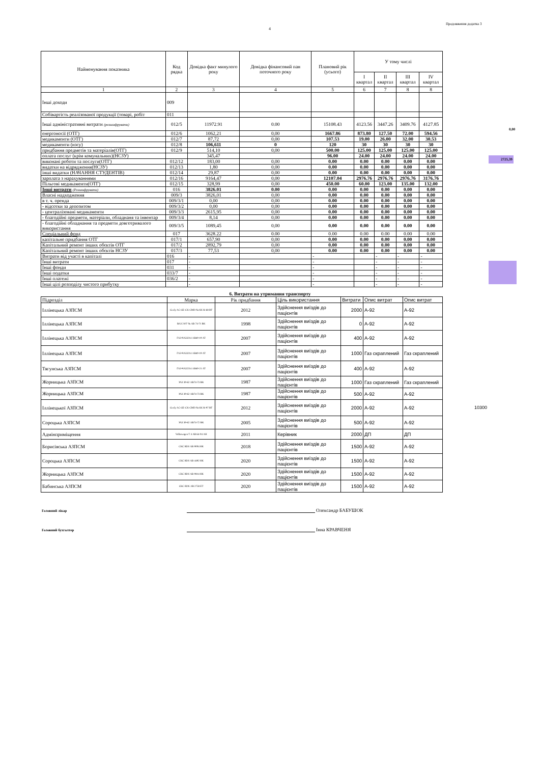4
Продовження додатка 3
0,00
2725,39
10300
| Найменування показника | Код рядка | Довідка факт минулого року | Довідка фінансовий пан поточного року | Плановий рік (усього) | У тому числі | | | |
| --- | --- | --- | --- | --- | --- | --- | --- | --- |
| | | | | | I квартал | II квартал | III квартал | IV квартал |
| 1 | 2 | 3 | 4 | 5 | 6 | 7 | 8 | 8 |
| Інші доходи | 009 | | | | | | | |
| Собівартість реалізованої продукції (товарі, робіт | 011 | | | | | | | |
| Інші адміністративні витрати (розшифрувати) | 012/5 | 11972.91 | 0.00 | 15108.43 | 4123.56 | 3447.26 | 3409.76 | 4127.85 |
| енергоносії (ОТГ) | 012/6 | 1062,21 | 0,00 | 1667.86 | 873.80 | 127.50 | 72.00 | 594.56 |
| медикаменти (ОТГ) | 012/7 | 87,72 | 0,00 | 107.53 | 19.00 | 26.00 | 32.00 | 30.53 |
| медикаменти (нзсу) | 012/8 | 106,611 | 0 | 120 | 30 | 30 | 30 | 30 |
| придбання предметів та матеріалів(ОТГ) | 012/9 | 514,10 | 0,00 | 500.00 | 125.00 | 125.00 | 125.00 | 125.00 |
| оплата послуг (крім комунальних)(НСЗУ) | | 345,47 | | 96.00 | 24.00 | 24.00 | 24.00 | 24.00 |
| виконані роботи та послуги(ОТГ) | 012/12 | 183,00 | 0,00 | 0.00 | 0.00 | 0.00 | 0.00 | 0.00 |
| видатки на відрядження(НСЗУ) | 012/13 | 1,80 | 0,00 | 0.00 | 0.00 | 0.00 | 0.00 | 0.00 |
| інші видатки (НАЧАННЯ СТУДЕНТІВ) | 012/14 | 29,87 | 0,00 | 0.00 | 0.00 | 0.00 | 0.00 | 0.00 |
| зарплата з нарахуваннями | 012/16 | 9164,47 | 0,00 | 12107.04 | 2976.76 | 2976.76 | 2976.76 | 3176.76 |
| Пільгові медикаменти(ОТГ) | 012/15 | 328,99 | 0,00 | 450.00 | 60.00 | 123.00 | 135.00 | 132.00 |
| Інші витрати (Розшифрувати) | 016 | 3826.01 | 0.00 | 0.00 | 0.00 | 0.00 | 0.00 | 0.00 |
| Власні надходження | 009/3 | 3826,01 | 0,00 | 0.00 | 0.00 | 0.00 | 0.00 | 0.00 |
| в т. ч. оренда | 009/3/1 | 0,00 | 0,00 | 0.00 | 0.00 | 0.00 | 0.00 | 0.00 |
| - відсотки за депозитом | 009/3/2 | 0,00 | 0,00 | 0.00 | 0.00 | 0.00 | 0.00 | 0.00 |
| - централізовані медикаменти | 009/3/3 | 2615,95 | 0,00 | 0.00 | 0.00 | 0.00 | 0.00 | 0.00 |
| - благодійні предмети, матеріали, обладнаня та інвентар | 009/3/4 | 8,14 | 0,00 | 0.00 | 0.00 | 0.00 | 0.00 | 0.00 |
| - благодійні обладнання та предмети довготривалого використання | 009/3/5 | 1089,45 | 0,00 | 0.00 | 0.00 | 0.00 | 0.00 | 0.00 |
| Спеціальний фонд | 017 | 3628.22 | 0.00 | 0.00 | 0.00 | 0.00 | 0.00 | 0.00 |
| капітальне придбання ОТГ | 017/1 | 657,90 | 0,00 | 0.00 | 0.00 | 0.00 | 0.00 | 0.00 |
| Капітальний ремонт інших обєктів ОТГ | 017/2 | 2892,79 | 0,00 | 0.00 | 0.00 | 0.00 | 0.00 | 0.00 |
| Капітальний ремонт інших обєктів НСЗУ | 017/3 | 77,53 | 0,00 | 0.00 | 0.00 | 0.00 | 0.00 | 0.00 |
| Витрати від участі в капіталі | 016 | - | | - | | - | - | - |
| Інші витрати | 017 | - | | - | | - | - | - |
| Інші фонди | 031 | - | | - | | - | - | - |
| Інші податки | 033/7 | - | | - | | - | - | - |
| Інші платежі | 036/2 | - | | - | | - | - | - |
| Інші цілі розподілу чистого прибутку | | - | | - | | - | - | - |
6. Витрати на утримання транспорту
| Підрозділ | Марка | Рік придбання | Ціль використання | Витрати | Опис витрат | Опис витрат |
| --- | --- | --- | --- | --- | --- | --- |
| Іллінецька АЗПСМ | Geely AC-GE-CK-CMD №АВ 26-68 ВТ | 2012 | Здійснення виїздів до пацієнтів | 2000 | А-92 | А-92 |
| Іллінецька АЗПСМ | ВАЗ 2107 № АВ 74-71 ВК | 1998 | Здійснення виїздів до пацієнтів | 0 | А-92 | А-92 |
| Іллінецька АЗПСМ | ГАЗ-ЧАЗ3214 АВ40-19 АТ | 2007 | Здійснення виїздів до пацієнтів | 400 | А-92 | А-92 |
| Іллінецька АЗПСМ | ГАЗ-ЧАЗ3214 АВ40-19 АТ | 2007 | Здійснення виїздів до пацієнтів | 1000 | Газ скраплений | Газ скраплений |
| Тягунська АЗПСМ | ГАЗ-ЧАЗ2214 АВ40-21 АТ | 2007 | Здійснення виїздів до пацієнтів | 400 | А-92 | А-92 |
| Жорницька АЗПСМ | УАЗ 39-62 АВ74-73 ВК | 1987 | Здійснення виїздів до пацієнтів | 1000 | Газ скраплений | Газ скраплений |
| Жорницька АЗПСМ | УАЗ 39-62 АВ74-73 ВК | 1987 | Здійснення виїздів до пацієнтів | 500 | А-92 | А-92 |
| Іллінецької АЗПСМ | Geely AC-GE-CK-CMD №АВ 26-97 ВТ | 2012 | Здійснення виїздів до пацієнтів | 2000 | А-92 | А-92 |
| Сороцька АЗПСМ | УАЗ 39-62 АВ74-72 ВК | 2005 | Здійснення виїздів до пацієнтів | 500 | А-92 | А-92 |
| Адмінприміщення | Volkswagen T 4 АВ 64-04 АН | 2011 | Керівник | 2000 | ДП | ДП |
| Борисівська АЗПСМ | СКС RDS АВ 9004 НК | 2018 | Здійснення виїздів до пацієнтів | 1500 | А-92 | А-92 |
| Сороцька АЗПСМ | СКС RDS АВ 4492 НК | 2020 | Здійснення виїздів до пацієнтів | 1500 | А-92 | А-92 |
| Жорницька АЗПСМ | СКС RDS АВ 0814 НК | 2020 | Здійснення виїздів до пацієнтів | 1500 | А-92 | А-92 |
| Бабинська АЗПСМ | СКС RDS АВ 2758 ЕТ | 2020 | Здійснення виїздів до пацієнтів | 1500 | А-92 | А-92 |
Головний лікар Олександр БАБУШОК
Головний бухгалтер Інна КРАВЧЕНЯ